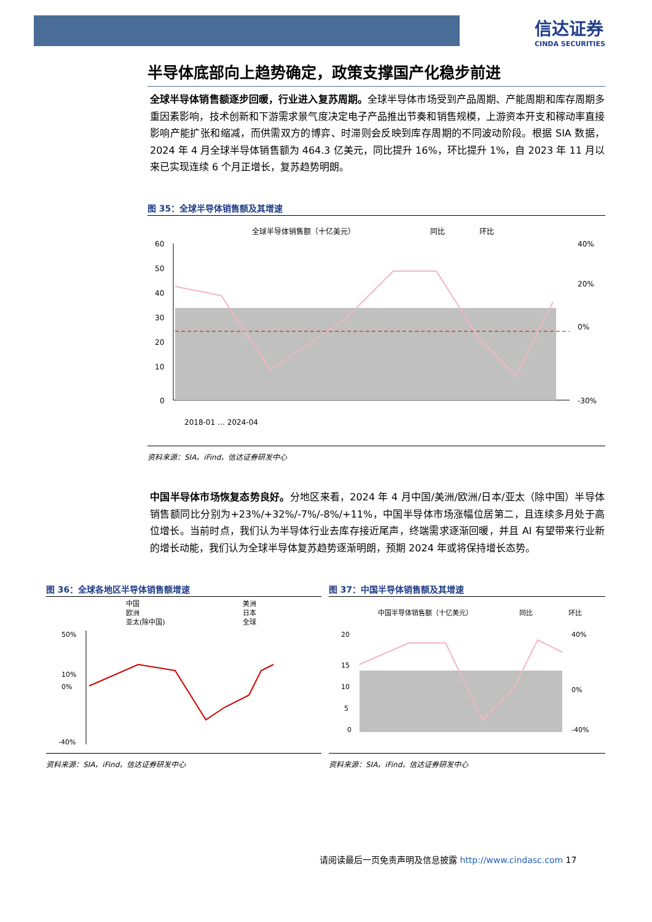信达证券
CINDA SECURITIES
半导体底部向上趋势确定，政策支撑国产化稳步前进
全球半导体销售额逐步回暖，行业进入复苏周期。全球半导体市场受到产品周期、产能周期和库存周期多重因素影响，技术创新和下游需求景气度决定电子产品推出节奏和销售规模，上游资本开支和稼动率直接影响产能扩张和缩减，而供需双方的博弈、时滞则会反映到库存周期的不同波动阶段。根据 SIA 数据，2024 年 4 月全球半导体销售额为 464.3 亿美元，同比提升 16%，环比提升 1%，自 2023 年 11 月以来已实现连续 6 个月正增长，复苏趋势明朗。
图 35：全球半导体销售额及其增速
全球半导体销售额（十亿美元）
同比
环比
60
50
40
30
20
10
0
40%
20%
0%
-30%
2018-01 … 2024-04
资料来源：SIA，iFind，信达证券研发中心
中国半导体市场恢复态势良好。分地区来看，2024 年 4 月中国/美洲/欧洲/日本/亚太（除中国）半导体销售额同比分别为+23%/+32%/-7%/-8%/+11%，中国半导体市场涨幅位居第二，且连续多月处于高位增长。当前时点，我们认为半导体行业去库存接近尾声，终端需求逐渐回暖，并且 AI 有望带来行业新的增长动能，我们认为全球半导体复苏趋势逐渐明朗，预期 2024 年或将保持增长态势。
图 36：全球各地区半导体销售额增速
中国
美洲
欧洲
日本
亚太(除中国)
全球
50%
10%
0%
-40%
资料来源：SIA，iFind，信达证券研发中心
图 37：中国半导体销售额及其增速
中国半导体销售额（十亿美元）
同比
环比
20
15
10
5
0
40%
0%
-40%
资料来源：SIA，iFind，信达证券研发中心
请阅读最后一页免责声明及信息披露 http://www.cindasc.com 17